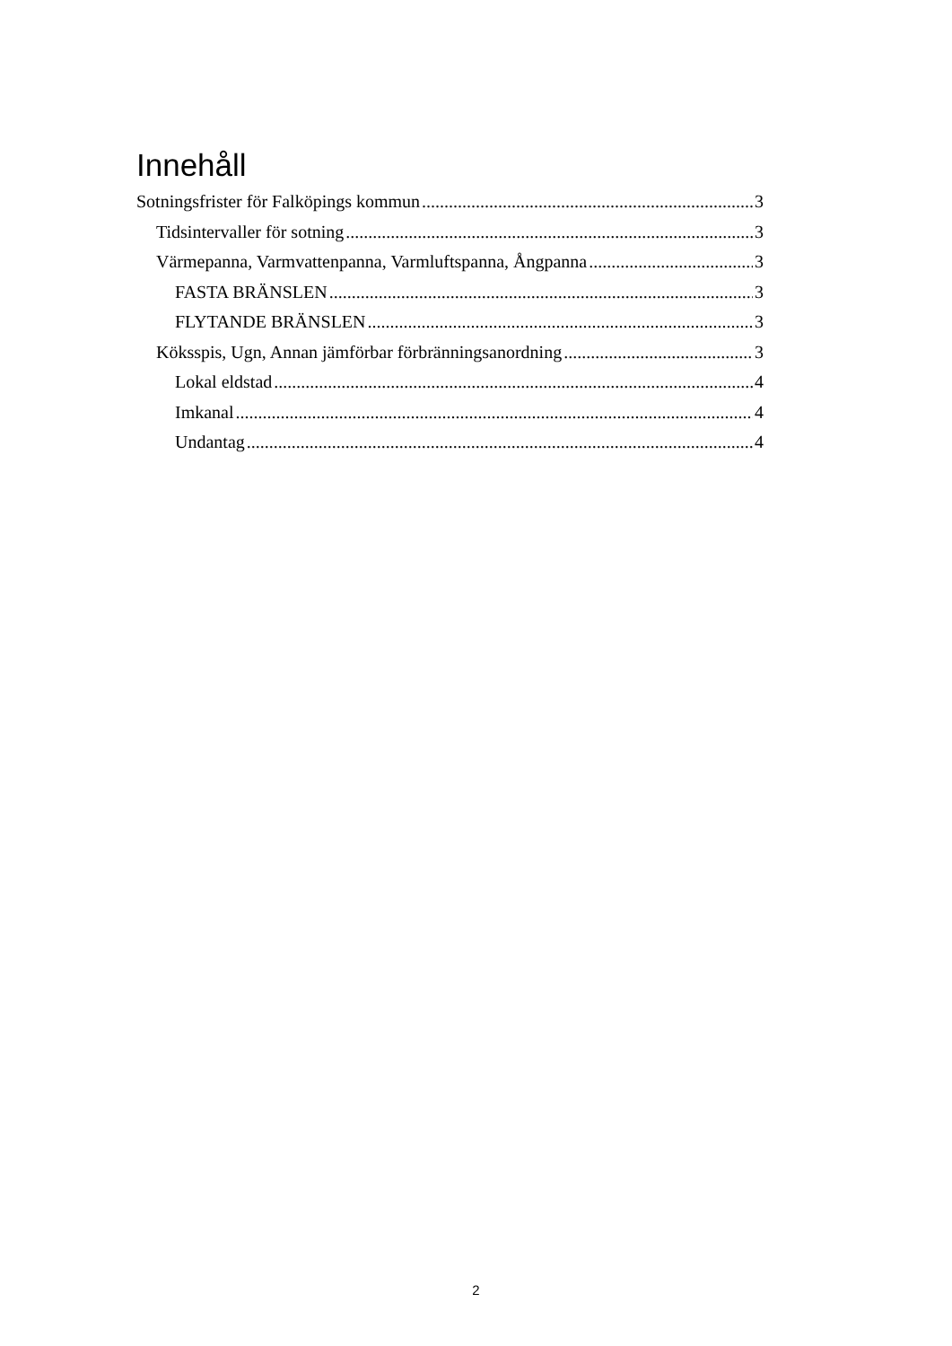Innehåll
Sotningsfrister för Falköpings kommun 3
Tidsintervaller för sotning 3
Värmepanna, Varmvattenpanna, Varmluftspanna, Ångpanna 3
FASTA BRÄNSLEN 3
FLYTANDE BRÄNSLEN 3
Köksspis, Ugn, Annan jämförbar förbränningsanordning 3
Lokal eldstad 4
Imkanal 4
Undantag 4
2